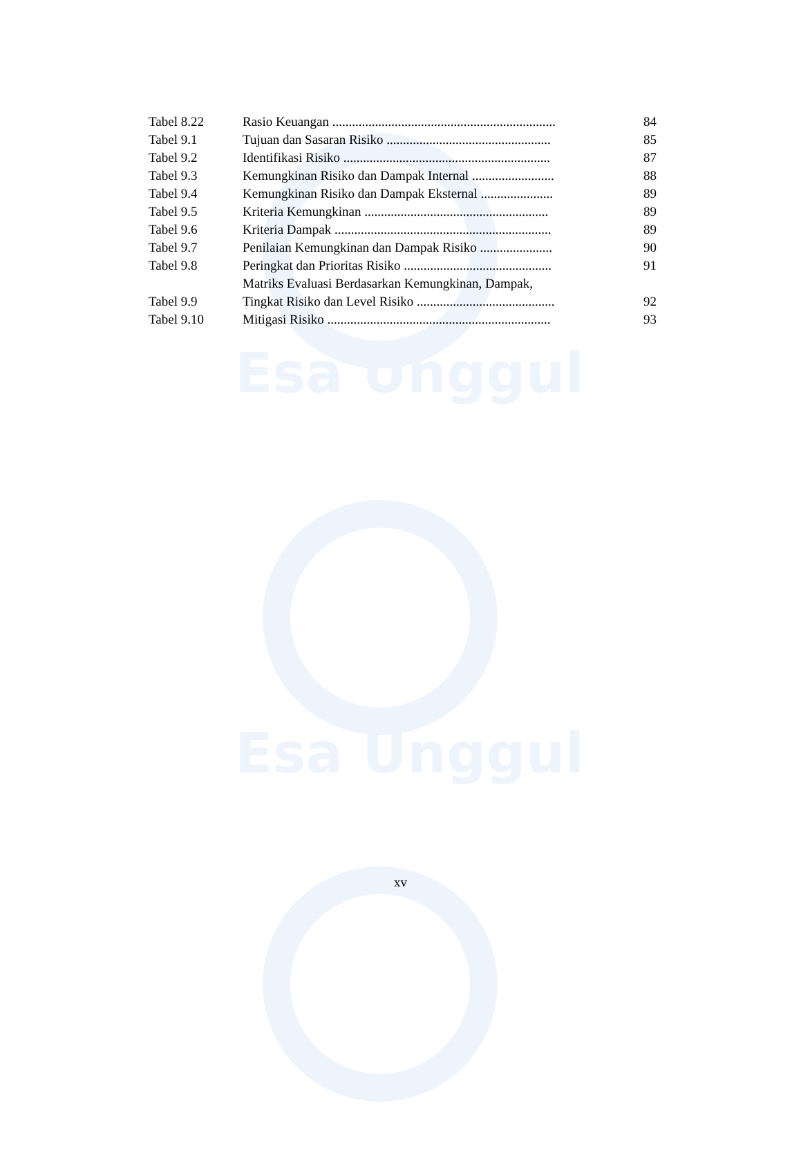Esa Unggul
Esa Unggul
| Tabel 8.22 | Rasio Keuangan .................................................................... | 84 |
| Tabel 9.1 | Tujuan dan Sasaran Risiko .................................................. | 85 |
| Tabel 9.2 | Identifikasi Risiko ............................................................... | 87 |
| Tabel 9.3 | Kemungkinan Risiko dan Dampak Internal ......................... | 88 |
| Tabel 9.4 | Kemungkinan Risiko dan Dampak Eksternal ...................... | 89 |
| Tabel 9.5 | Kriteria Kemungkinan ........................................................ | 89 |
| Tabel 9.6 | Kriteria Dampak .................................................................. | 89 |
| Tabel 9.7 | Penilaian Kemungkinan dan Dampak Risiko ...................... | 90 |
| Tabel 9.8 | Peringkat dan Prioritas Risiko ............................................. | 91 |
| Tabel 9.9 | Matriks Evaluasi Berdasarkan Kemungkinan, Dampak, Tingkat Risiko dan Level Risiko .......................................... | 92 |
| Tabel 9.10 | Mitigasi Risiko .................................................................... | 93 |
xv